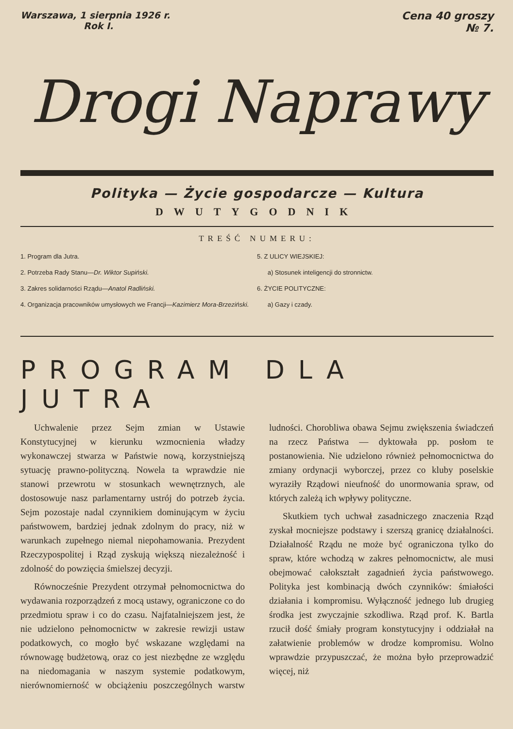Warszawa, 1 sierpnia 1926 r.
Rok I.
Cena 40 groszy
№ 7.
Drogi Naprawy
Polityka — Życie gospodarcze — Kultura
DWUTYGODNIK
TREŚĆ NUMERU:
1. Program dla Jutra.
2. Potrzeba Rady Stanu—Dr. Wiktor Supiński.
3. Zakres solidarności Rządu—Anatol Radliński.
4. Organizacja pracowników umysłowych we Francji—Kazimierz Mora-Brzeziński.
5. Z ULICY WIEJSKIEJ:
a) Stosunek inteligencji do stronnictw.
6. ŻYCIE POLITYCZNE:
a) Gazy i czady.
PROGRAM DLA JUTRA
Uchwalenie przez Sejm zmian w Ustawie Konstytucyjnej w kierunku wzmocnienia władzy wykonawczej stwarza w Państwie nową, korzystniejszą sytuację prawno-polityczną. Nowela ta wprawdzie nie stanowi przewrotu w stosunkach wewnętrznych, ale dostosowuje nasz parlamentarny ustrój do potrzeb życia. Sejm pozostaje nadal czynnikiem dominującym w życiu państwowem, bardziej jednak zdolnym do pracy, niż w warunkach zupełnego niemal niepohamowania. Prezydent Rzeczypospolitej i Rząd zyskują większą niezależność i zdolność do powzięcia śmielszej decyzji.
Równocześnie Prezydent otrzymał pełnomocnictwa do wydawania rozporządzeń z mocą ustawy, ograniczone co do przedmiotu spraw i co do czasu. Najfatalniejszem jest, że nie udzielono pełnomocnictw w zakresie rewizji ustaw podatkowych, co mogło być wskazane względami na równowagę budżetową, oraz co jest niezbędne ze względu na niedomagania w naszym systemie podatkowym, nierównomierność w obciążeniu poszczególnych warstw ludności. Chorobliwa obawa Sejmu zwiększenia świadczeń na rzecz Państwa — dyktowała pp. posłom te postanowienia. Nie udzielono również pełnomocnictwa do zmiany ordynacji wyborczej, przez co kluby poselskie wyraziły Rządowi nieufność do unormowania spraw, od których zależą ich wpływy polityczne.
Skutkiem tych uchwał zasadniczego znaczenia Rząd zyskał mocniejsze podstawy i szerszą granicę działalności. Działalność Rządu ne może być ograniczona tylko do spraw, które wchodzą w zakres pełnomocnictw, ale musi obejmować całokształt zagadnień życia państwowego. Polityka jest kombinacją dwóch czynników: śmiałości działania i kompromisu. Wyłączność jednego lub drugieg środka jest zwyczajnie szkodliwa. Rząd prof. K. Bartla rzucił dość śmiały program konstytucyjny i oddziałał na załatwienie problemów w drodze kompromisu. Wolno wprawdzie przypuszczać, że można było przeprowadzić więcej, niż